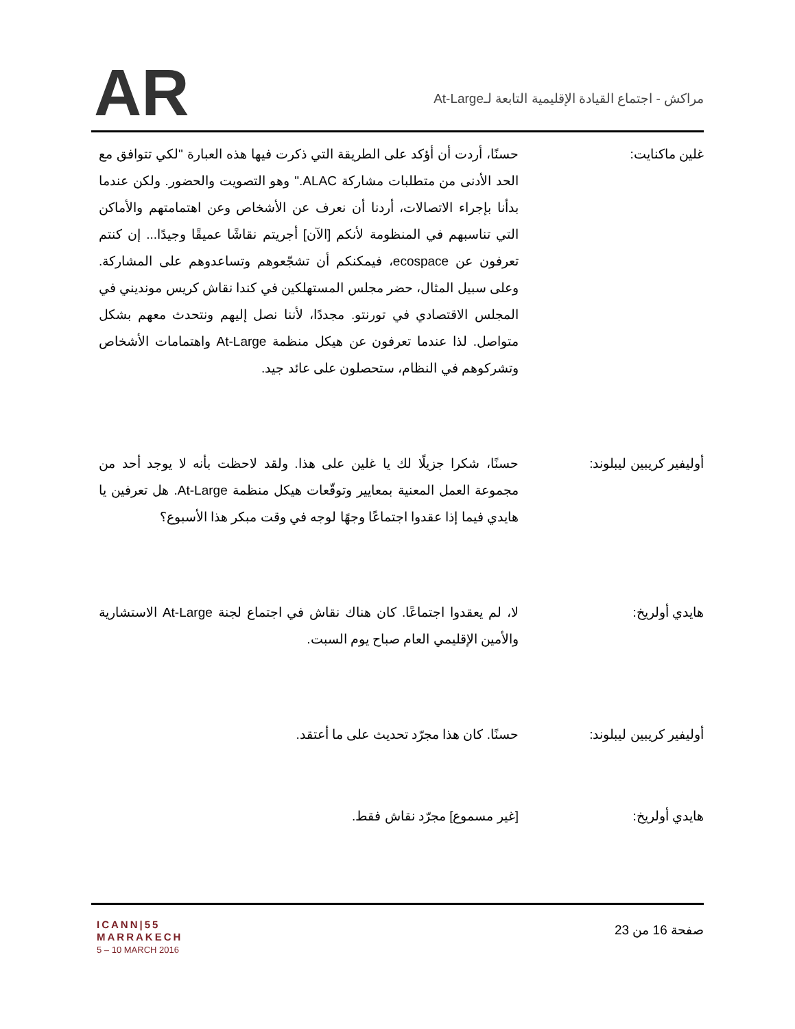AR
مراكش - اجتماع القيادة الإقليمية التابعة لـAt-Large
غلين ماكنايت: حسنًا، أردت أن أؤكد على الطريقة التي ذكرت فيها هذه العبارة "لكي تتوافق مع الحد الأدنى من متطلبات مشاركة ALAC." وهو التصويت والحضور. ولكن عندما بدأنا بإجراء الاتصالات، أردنا أن نعرف عن الأشخاص وعن اهتمامتهم والأماكن التي تناسبهم في المنظومة لأنكم [الآن] أجريتم نقاشًا عميقًا وجيدًا... إن كنتم تعرفون عن ecospace، فيمكنكم أن تشجّعوهم وتساعدوهم على المشاركة. وعلى سبيل المثال، حضر مجلس المستهلكين في كندا نقاش كريس مونديني في المجلس الاقتصادي في تورنتو. مجددًا، لأننا نصل إليهم ونتحدث معهم بشكل متواصل. لذا عندما تعرفون عن هيكل منظمة At-Large واهتمامات الأشخاص وتشركوهم في النظام، ستحصلون على عائد جيد.
أوليفير كريبين ليبلوند: حسنًا، شكرا جزيلًا لك يا غلين على هذا. ولقد لاحظت بأنه لا يوجد أحد من مجموعة العمل المعنية بمعايير وتوقّعات هيكل منظمة At-Large. هل تعرفين يا هايدي فيما إذا عقدوا اجتماعًا وجهًا لوجه في وقت مبكر هذا الأسبوع؟
هايدي أولريخ: لا، لم يعقدوا اجتماعًا. كان هناك نقاش في اجتماع لجنة At-Large الاستشارية والأمين الإقليمي العام صباح يوم السبت.
أوليفير كريبين ليبلوند: حسنًا. كان هذا مجرّد تحديث على ما أعتقد.
هايدي أولريخ: [غير مسموع] مجرّد نقاش فقط.
ICANN|55
MARRAKECH
5 – 10 MARCH 2016
صفحة 16 من 23